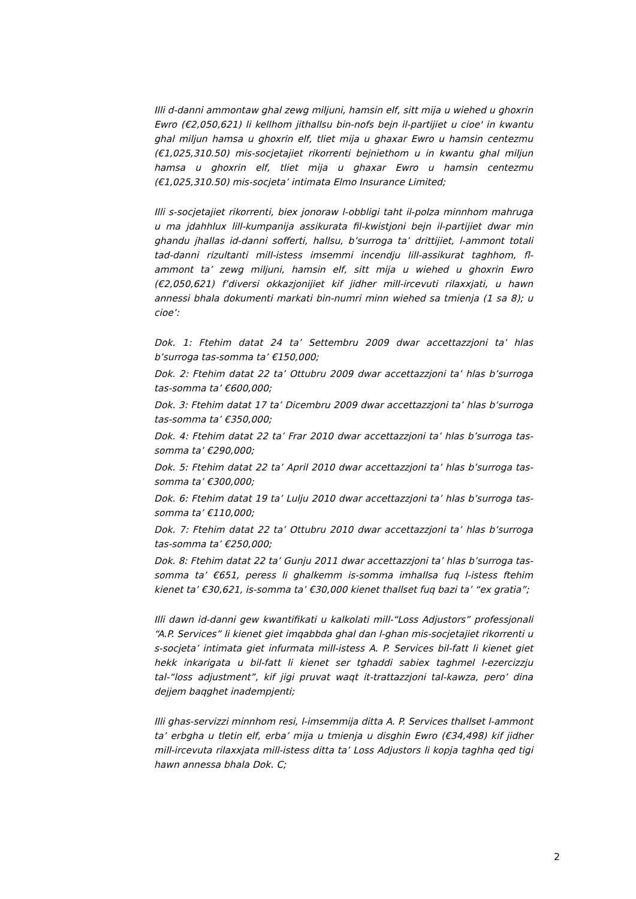Illi d-danni ammontaw ghal zewg miljuni, hamsin elf, sitt mija u wiehed u ghoxrin Ewro (€2,050,621) li kellhom jithallsu bin-nofs bejn il-partijiet u cioe' in kwantu ghal miljun hamsa u ghoxrin elf, tliet mija u ghaxar Ewro u hamsin centezmu (€1,025,310.50) mis-socjetajiet rikorrenti bejniethom u in kwantu ghal miljun hamsa u ghoxrin elf, tliet mija u ghaxar Ewro u hamsin centezmu (€1,025,310.50) mis-socjeta’ intimata Elmo Insurance Limited;
Illi s-socjetajiet rikorrenti, biex jonoraw l-obbligi taht il-polza minnhom mahruga u ma jdahhlux lill-kumpanija assikurata fil-kwistjoni bejn il-partijiet dwar min ghandu jhallas id-danni sofferti, hallsu, b’surroga ta’ drittijiet, l-ammont totali tad-danni rizultanti mill-istess imsemmi incendju lill-assikurat taghhom, fl-ammont ta’ zewg miljuni, hamsin elf, sitt mija u wiehed u ghoxrin Ewro (€2,050,621) f’diversi okkazjonijiet kif jidher mill-ircevuti rilaxxjati, u hawn annessi bhala dokumenti markati bin-numri minn wiehed sa tmienja (1 sa 8); u cioe’:
Dok. 1: Ftehim datat 24 ta’ Settembru 2009 dwar accettazzjoni ta’ hlas b’surroga tas-somma ta’ €150,000;
Dok. 2: Ftehim datat 22 ta’ Ottubru 2009 dwar accettazzjoni ta’ hlas b’surroga tas-somma ta’ €600,000;
Dok. 3: Ftehim datat 17 ta’ Dicembru 2009 dwar accettazzjoni ta’ hlas b’surroga tas-somma ta’ €350,000;
Dok. 4: Ftehim datat 22 ta’ Frar 2010 dwar accettazzjoni ta’ hlas b’surroga tas-somma ta’ €290,000;
Dok. 5: Ftehim datat 22 ta’ April 2010 dwar accettazzjoni ta’ hlas b’surroga tas-somma ta’ €300,000;
Dok. 6: Ftehim datat 19 ta’ Lulju 2010 dwar accettazzjoni ta’ hlas b’surroga tas-somma ta’ €110,000;
Dok. 7: Ftehim datat 22 ta’ Ottubru 2010 dwar accettazzjoni ta’ hlas b’surroga tas-somma ta’ €250,000;
Dok. 8: Ftehim datat 22 ta’ Gunju 2011 dwar accettazzjoni ta’ hlas b’surroga tas-somma ta’ €651, peress li ghalkemm is-somma imhallsa fuq l-istess ftehim kienet ta’ €30,621, is-somma ta’ €30,000 kienet thallset fuq bazi ta’ “ex gratia”;
Illi dawn id-danni gew kwantifikati u kalkolati mill-“Loss Adjustors” professjonali “A.P. Services” li kienet giet imqabbda ghal dan l-ghan mis-socjetajiet rikorrenti u s-socjeta’ intimata giet infurmata mill-istess A. P. Services bil-fatt li kienet giet hekk inkarigata u bil-fatt li kienet ser tghaddi sabiex taghmel l-ezercizzju tal-“loss adjustment”, kif jigi pruvat waqt it-trattazzjoni tal-kawza, pero’ dina dejjem baqghet inadempjenti;
Illi ghas-servizzi minnhom resi, l-imsemmija ditta A. P. Services thallset l-ammont ta’ erbgha u tletin elf, erba’ mija u tmienja u disghin Ewro (€34,498) kif jidher mill-ircevuta rilaxxjata mill-istess ditta ta’ Loss Adjustors li kopja taghha qed tigi hawn annessa bhala Dok. C;
2